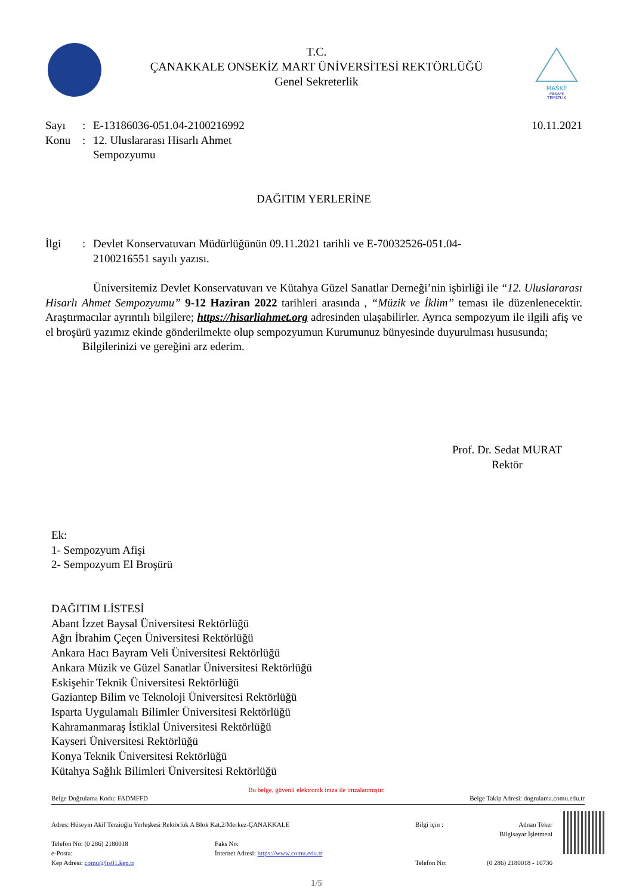MASKE
MESAFE
TEMİZLİK
T.C.
ÇANAKKALE ONSEKİZ MART ÜNİVERSİTESİ REKTÖRLÜĞÜ
Genel Sekreterlik
Sayı: E-13186036-051.04-2100216992
10.11.2021
Konu: 12. Uluslararası Hisarlı Ahmet
Sempozyumu
DAĞITIM YERLERİNE
İlgi: Devlet Konservatuvarı Müdürlüğünün 09.11.2021 tarihli ve E-70032526-051.04-
2100216551 sayılı yazısı.
Üniversitemiz Devlet Konservatuvarı ve Kütahya Güzel Sanatlar Derneği’nin işbirliği ile “12. Uluslararası Hisarlı Ahmet Sempozyumu” 9-12 Haziran 2022 tarihleri arasında , “Müzik ve İklim” teması ile düzenlenecektir. Araştırmacılar ayrıntılı bilgilere; https://hisarliahmet.org adresinden ulaşabilirler. Ayrıca sempozyum ile ilgili afiş ve el broşürü yazımız ekinde gönderilmekte olup sempozyumun Kurumunuz bünyesinde duyurulması hususunda;
Bilgilerinizi ve gereğini arz ederim.
Prof. Dr. Sedat MURAT
Rektör
Ek:
1- Sempozyum Afişi
2- Sempozyum El Broşürü
DAĞITIM LİSTESİ
Abant İzzet Baysal Üniversitesi Rektörlüğü
Ağrı İbrahim Çeçen Üniversitesi Rektörlüğü
Ankara Hacı Bayram Veli Üniversitesi Rektörlüğü
Ankara Müzik ve Güzel Sanatlar Üniversitesi Rektörlüğü
Eskişehir Teknik Üniversitesi Rektörlüğü
Gaziantep Bilim ve Teknoloji Üniversitesi Rektörlüğü
Isparta Uygulamalı Bilimler Üniversitesi Rektörlüğü
Kahramanmaraş İstiklal Üniversitesi Rektörlüğü
Kayseri Üniversitesi Rektörlüğü
Konya Teknik Üniversitesi Rektörlüğü
Kütahya Sağlık Bilimleri Üniversitesi Rektörlüğü
Bu belge, güvenli elektronik imza ile imzalanmıştır.
Belge Doğrulama Kodu: FADMFFD Belge Takip Adresi: dogrulama.comu.edu.tr
Adres: Hüseyin Akif Terzioğlu Yerleşkesi Rektörlük A Blok Kat.2/Merkez-ÇANAKKALE
Telefon No: (0 286) 2180018
e-Posta:
Kep Adresi: comu@hs01.kep.tr
Faks No:
İnternet Adresi: https://www.comu.edu.tr
Bilgi için :
Telefon No:
Adnan Teker
Bilgisayar İşletmeni
(0 286) 2180018 - 10736
1/5